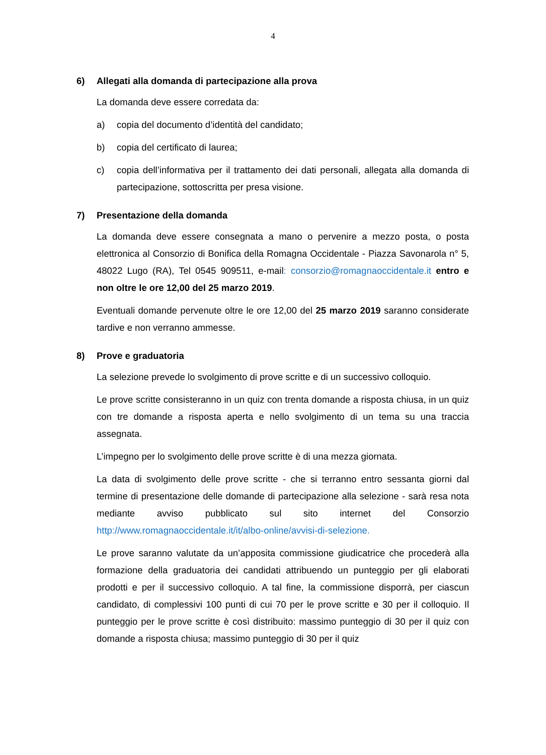4
6) Allegati alla domanda di partecipazione alla prova
La domanda deve essere corredata da:
a) copia del documento d’identità del candidato;
b) copia del certificato di laurea;
c) copia dell’informativa per il trattamento dei dati personali, allegata alla domanda di partecipazione, sottoscritta per presa visione.
7) Presentazione della domanda
La domanda deve essere consegnata a mano o pervenire a mezzo posta, o posta elettronica al Consorzio di Bonifica della Romagna Occidentale - Piazza Savonarola n° 5, 48022 Lugo (RA), Tel 0545 909511, e-mail: consorzio@romagnaoccidentale.it entro e non oltre le ore 12,00 del 25 marzo 2019.
Eventuali domande pervenute oltre le ore 12,00 del 25 marzo 2019 saranno considerate tardive e non verranno ammesse.
8) Prove e graduatoria
La selezione prevede lo svolgimento di prove scritte e di un successivo colloquio.
Le prove scritte consisteranno in un quiz con trenta domande a risposta chiusa, in un quiz con tre domande a risposta aperta e nello svolgimento di un tema su una traccia assegnata.
L’impegno per lo svolgimento delle prove scritte è di una mezza giornata.
La data di svolgimento delle prove scritte - che si terranno entro sessanta giorni dal termine di presentazione delle domande di partecipazione alla selezione - sarà resa nota mediante avviso pubblicato sul sito internet del Consorzio http://www.romagnaoccidentale.it/it/albo-online/avvisi-di-selezione.
Le prove saranno valutate da un’apposita commissione giudicatrice che procederà alla formazione della graduatoria dei candidati attribuendo un punteggio per gli elaborati prodotti e per il successivo colloquio. A tal fine, la commissione disporrà, per ciascun candidato, di complessivi 100 punti di cui 70 per le prove scritte e 30 per il colloquio. Il punteggio per le prove scritte è così distribuito: massimo punteggio di 30 per il quiz con domande a risposta chiusa; massimo punteggio di 30 per il quiz